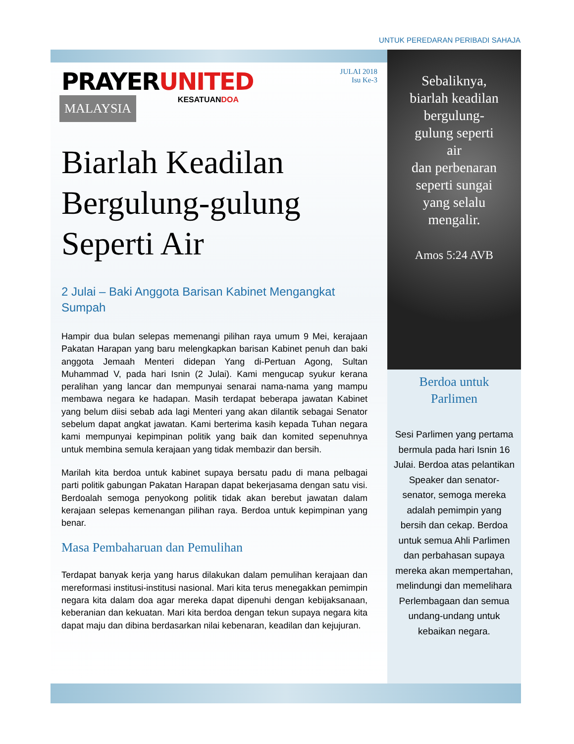UNTUK PEREDARAN PERIBADI SAHAJA
PRAYERUNITED
MALAYSIA KESATUANDOA
JULAI 2018
Isu Ke-3
Biarlah Keadilan Bergulung-gulung Seperti Air
2 Julai – Baki Anggota Barisan Kabinet Mengangkat Sumpah
Hampir dua bulan selepas memenangi pilihan raya umum 9 Mei, kerajaan Pakatan Harapan yang baru melengkapkan barisan Kabinet penuh dan baki anggota Jemaah Menteri didepan Yang di-Pertuan Agong, Sultan Muhammad V, pada hari Isnin (2 Julai). Kami mengucap syukur kerana peralihan yang lancar dan mempunyai senarai nama-nama yang mampu membawa negara ke hadapan. Masih terdapat beberapa jawatan Kabinet yang belum diisi sebab ada lagi Menteri yang akan dilantik sebagai Senator sebelum dapat angkat jawatan. Kami berterima kasih kepada Tuhan negara kami mempunyai kepimpinan politik yang baik dan komited sepenuhnya untuk membina semula kerajaan yang tidak membazir dan bersih.
Marilah kita berdoa untuk kabinet supaya bersatu padu di mana pelbagai parti politik gabungan Pakatan Harapan dapat bekerjasama dengan satu visi. Berdoalah semoga penyokong politik tidak akan berebut jawatan dalam kerajaan selepas kemenangan pilihan raya. Berdoa untuk kepimpinan yang benar.
Masa Pembaharuan dan Pemulihan
Terdapat banyak kerja yang harus dilakukan dalam pemulihan kerajaan dan mereformasi institusi-institusi nasional. Mari kita terus menegakkan pemimpin negara kita dalam doa agar mereka dapat dipenuhi dengan kebijaksanaan, keberanian dan kekuatan. Mari kita berdoa dengan tekun supaya negara kita dapat maju dan dibina berdasarkan nilai kebenaran, keadilan dan kejujuran.
Sebaliknya,
biarlah keadilan
bergulung-
gulung seperti
air
dan perbenaran
seperti sungai
yang selalu
mengalir.
Amos 5:24 AVB
Berdoa untuk
Parlimen
Sesi Parlimen yang pertama bermula pada hari Isnin 16 Julai. Berdoa atas pelantikan Speaker dan senator-senator, semoga mereka adalah pemimpin yang bersih dan cekap. Berdoa untuk semua Ahli Parlimen dan perbahasan supaya mereka akan mempertahan, melindungi dan memelihara Perlembagaan dan semua undang-undang untuk kebaikan negara.